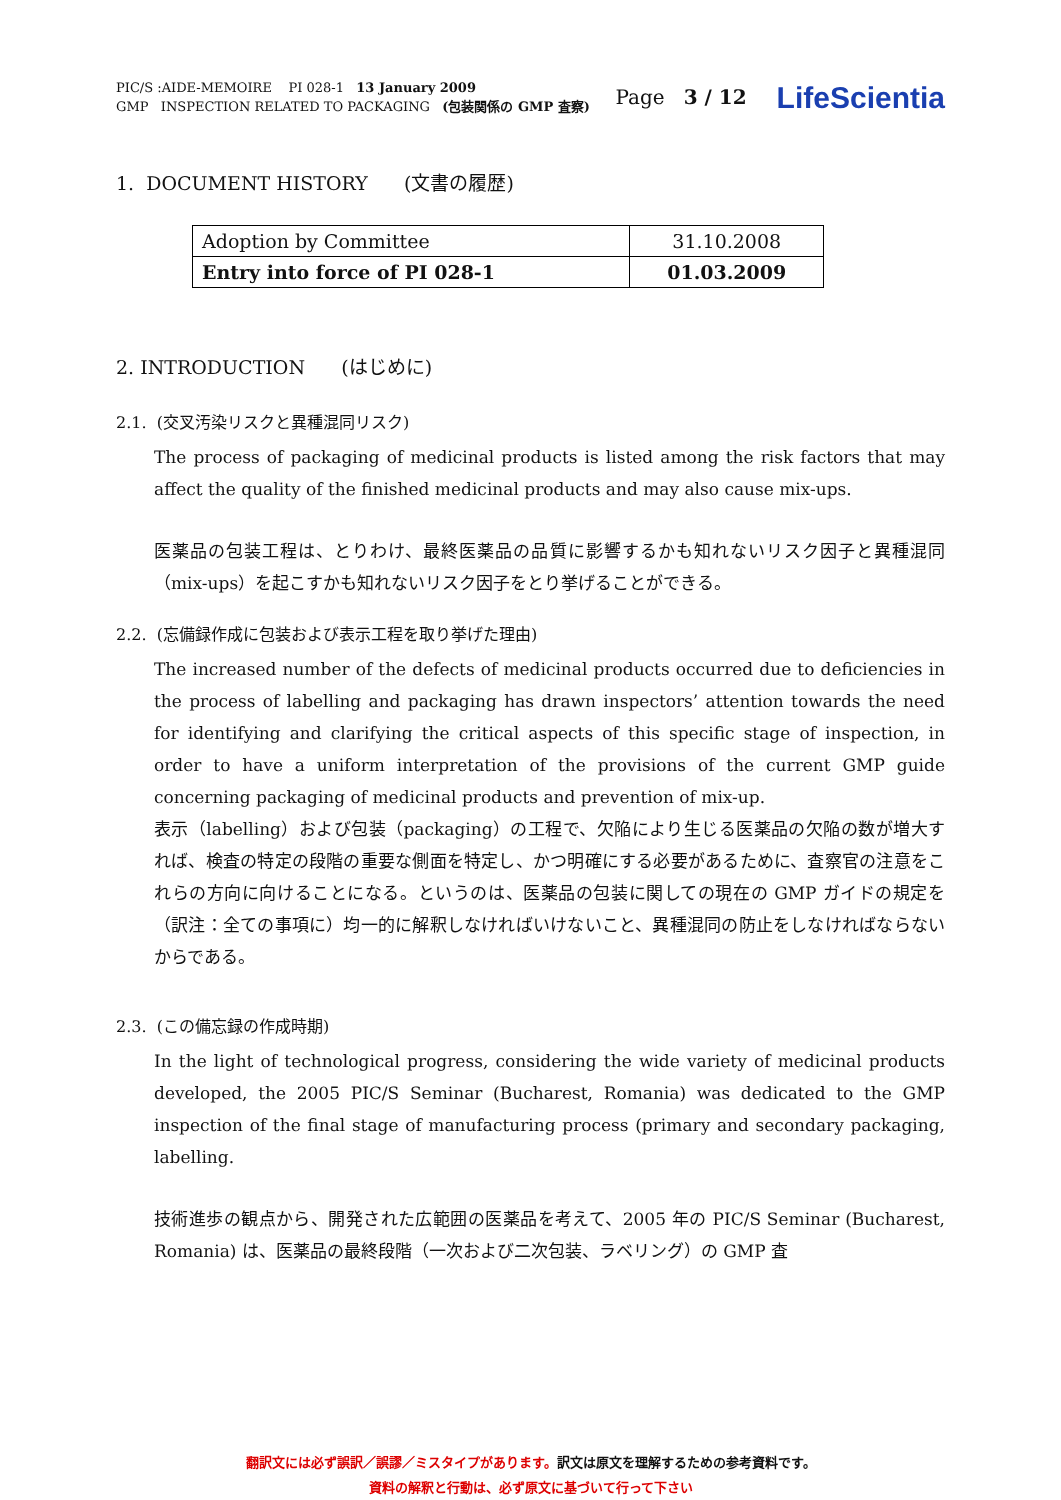PIC/S :AIDE-MEMOIRE PI 028-1 13 January 2009
GMP INSPECTION RELATED TO PACKAGING (包装関係の GMP 査察)
Page 3 / 12 LifeScientia
1. DOCUMENT HISTORY (文書の履歴)
| Adoption by Committee | 31.10.2008 |
| Entry into force of PI 028-1 | 01.03.2009 |
2. INTRODUCTION (はじめに)
2.1. (交叉汚染リスクと異種混同リスク)
The process of packaging of medicinal products is listed among the risk factors that may affect the quality of the finished medicinal products and may also cause mix-ups.
医薬品の包装工程は、とりわけ、最終医薬品の品質に影響するかも知れないリスク因子と異種混同（mix-ups）を起こすかも知れないリスク因子をとり挙げることができる。
2.2. (忘備録作成に包装および表示工程を取り挙げた理由)
The increased number of the defects of medicinal products occurred due to deficiencies in the process of labelling and packaging has drawn inspectors’ attention towards the need for identifying and clarifying the critical aspects of this specific stage of inspection, in order to have a uniform interpretation of the provisions of the current GMP guide concerning packaging of medicinal products and prevention of mix-up.
表示（labelling）および包装（packaging）の工程で、欠陥により生じる医薬品の欠陥の数が増大すれば、検査の特定の段階の重要な側面を特定し、かつ明確にする必要があるために、査察官の注意をこれらの方向に向けることになる。というのは、医薬品の包装に関しての現在の GMP ガイドの規定を（訳注：全ての事項に）均一的に解釈しなければいけないこと、異種混同の防止をしなければならないからである。
2.3. (この備忘録の作成時期)
In the light of technological progress, considering the wide variety of medicinal products developed, the 2005 PIC/S Seminar (Bucharest, Romania) was dedicated to the GMP inspection of the final stage of manufacturing process (primary and secondary packaging, labelling.
技術進歩の観点から、開発された広範囲の医薬品を考えて、2005 年の PIC/S Seminar (Bucharest, Romania) は、医薬品の最終段階（一次および二次包装、ラベリング）の GMP 査
翻訳文には必ず誤訳／誤謬／ミスタイプがあります。訳文は原文を理解するための参考資料です。
資料の解釈と行動は、必ず原文に基づいて行って下さい